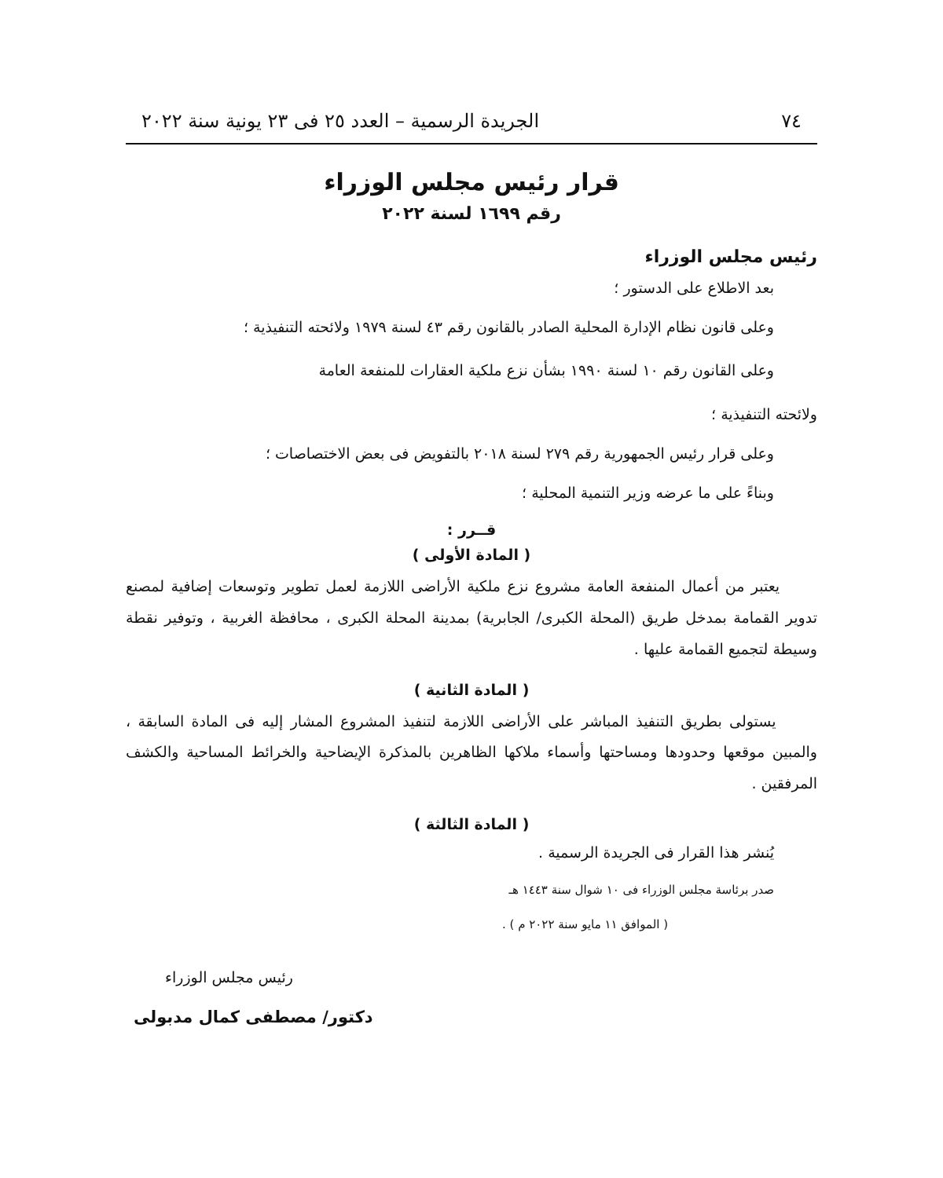٧٤ الجريدة الرسمية – العدد ٢٥ فى ٢٣ يونية سنة ٢٠٢٢
قرار رئيس مجلس الوزراء
رقم ١٦٩٩ لسنة ٢٠٢٢
رئيس مجلس الوزراء
بعد الاطلاع على الدستور ؛
وعلى قانون نظام الإدارة المحلية الصادر بالقانون رقم ٤٣ لسنة ١٩٧٩ ولائحته التنفيذية ؛
وعلى القانون رقم ١٠ لسنة ١٩٩٠ بشأن نزع ملكية العقارات للمنفعة العامة
ولائحته التنفيذية ؛
وعلى قرار رئيس الجمهورية رقم ٢٧٩ لسنة ٢٠١٨ بالتفويض فى بعض الاختصاصات ؛
وبناءً على ما عرضه وزير التنمية المحلية ؛
قــرر :
( المادة الأولى )
يعتبر من أعمال المنفعة العامة مشروع نزع ملكية الأراضى اللازمة لعمل تطوير وتوسعات إضافية لمصنع تدوير القمامة بمدخل طريق (المحلة الكبرى/ الجابرية) بمدينة المحلة الكبرى ، محافظة الغربية ، وتوفير نقطة وسيطة لتجميع القمامة عليها .
( المادة الثانية )
يستولى بطريق التنفيذ المباشر على الأراضى اللازمة لتنفيذ المشروع المشار إليه فى المادة السابقة ، والمبين موقعها وحدودها ومساحتها وأسماء ملاكها الظاهرين بالمذكرة الإيضاحية والخرائط المساحية والكشف المرفقين .
( المادة الثالثة )
يُنشر هذا القرار فى الجريدة الرسمية .
صدر برئاسة مجلس الوزراء فى ١٠ شوال سنة ١٤٤٣ هـ
( الموافق ١١ مايو سنة ٢٠٢٢ م ) .
رئيس مجلس الوزراء
دكتور/ مصطفى كمال مدبولى